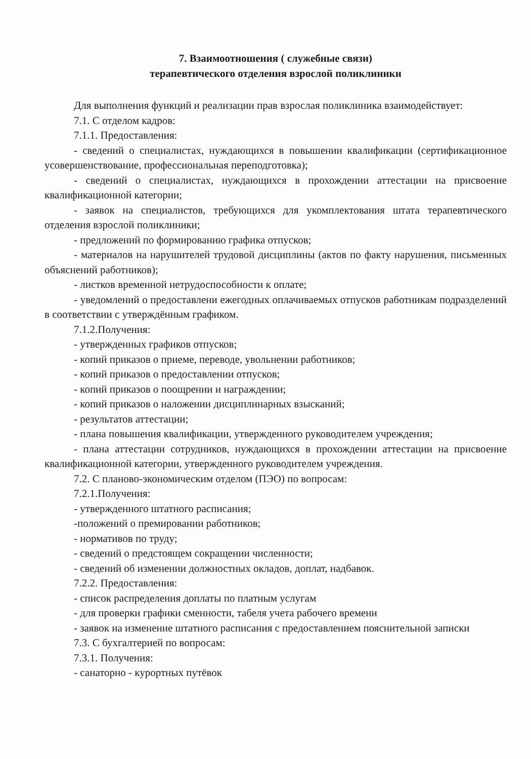7. Взаимоотношения ( служебные связи)
терапевтического отделения взрослой поликлиники
Для выполнения функций и реализации прав взрослая поликлиника взаимодействует:
7.1. С отделом кадров:
7.1.1. Предоставления:
- сведений о специалистах, нуждающихся в повышении квалификации (сертификационное усовершенствование, профессиональная переподготовка);
- сведений о специалистах, нуждающихся в прохождении аттестации на присвоение квалификационной категории;
- заявок на специалистов, требующихся для укомплектования штата терапевтического отделения взрослой поликлиники;
- предложений по формированию графика отпусков;
- материалов на нарушителей трудовой дисциплины (актов по факту нарушения, письменных объяснений работников);
- листков временной нетрудоспособности к оплате;
- уведомлений о предоставлени ежегодных оплачиваемых отпусков работникам подразделений в соответствии с утверждённым графиком.
7.1.2.Получения:
- утвержденных графиков отпусков;
- копий приказов о приеме, переводе, увольнении работников;
- копий приказов о предоставлении отпусков;
- копий приказов о поощрении и награждении;
- копий приказов о наложении дисциплинарных взысканий;
- результатов аттестации;
- плана повышения квалификации, утвержденного руководителем учреждения;
- плана аттестации сотрудников, нуждающихся в прохождении аттестации на присвоение квалификационной категории, утвержденного руководителем учреждения.
7.2. С планово-экономическим отделом (ПЭО) по вопросам:
7.2.1.Получения:
- утвержденного штатного расписания;
-положений о премировании работников;
- нормативов по труду;
- сведений о предстоящем сокращении численности;
- сведений об изменении должностных окладов, доплат, надбавок.
7.2.2. Предоставления:
- список распределения доплаты по платным услугам
- для проверки графики сменности, табеля учета рабочего времени
- заявок на изменение штатного расписания с предоставлением пояснительной записки
7.3. С бухгалтерией по вопросам:
7.3.1. Получения:
- санаторно - курортных путёвок